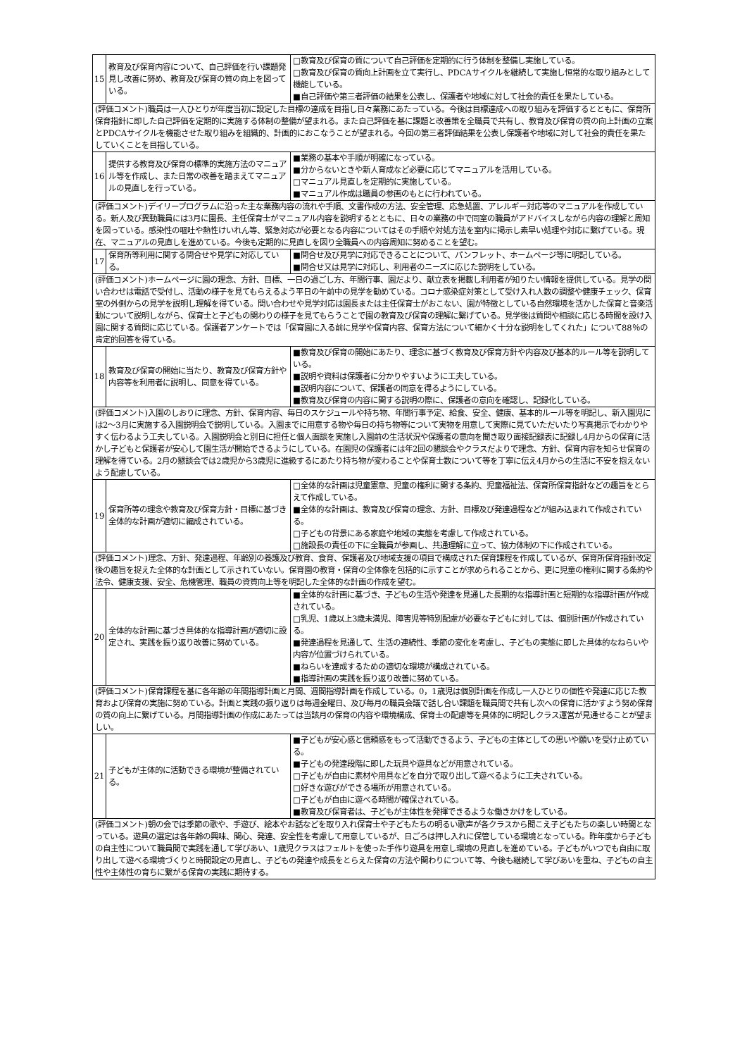| 15 | 教育及び保育内容について、自己評価を行い課題発見し改善に努め、教育及び保育の質の向上を図っている。 | □教育及び保育の質について自己評価を定期的に行う体制を整備し実施している。 □教育及び保育の質向上計画を立て実行し、PDCAサイクルを継続して実施し恒常的な取り組みとして機能している。 ■自己評価や第三者評価の結果を公表し、保護者や地域に対して社会的責任を果たしている。 |
| (評価コメント)職員は一人ひとりが年度当初に設定した目標の達成を目指し日々業務にあたっている。今後は目標達成への取り組みを評価するとともに、保育所保育指針に即した自己評価を定期的に実施する体制の整備が望まれる。また自己評価を基に課題と改善策を全職員で共有し、教育及び保育の質の向上計画の立案とPDCAサイクルを機能させた取り組みを組織的、計画的におこなうことが望まれる。今回の第三者評価結果を公表し保護者や地域に対して社会的責任を果たしていくことを目指している。 | | |
| 16 | 提供する教育及び保育の標準的実施方法のマニュアル等を作成し、また日常の改善を踏まえてマニュアルの見直しを行っている。 | ■業務の基本や手順が明確になっている。 ■分からないときや新人育成など必要に応じてマニュアルを活用している。 □マニュアル見直しを定期的に実施している。 ■マニュアル作成は職員の参画のもとに行われている。 |
| (評価コメント)デイリープログラムに沿った主な業務内容の流れや手順、文書作成の方法、安全管理、応急処置、アレルギー対応等のマニュアルを作成している。新人及び異動職員には3月に園長、主任保育士がマニュアル内容を説明するとともに、日々の業務の中で同室の職員がアドバイスしながら内容の理解と周知を図っている。感染性の嘔吐や熱性けいれん等、緊急対応が必要となる内容についてはその手順や対処方法を室内に掲示し素早い処理や対応に繋げている。現在、マニュアルの見直しを進めている。今後も定期的に見直しを図り全職員への内容周知に努めることを望む。 | | |
| 17 | 保育所等利用に関する問合せや見学に対応している。 | ■問合せ及び見学に対応できることについて、パンフレット、ホームページ等に明記している。 ■問合せ又は見学に対応し、利用者のニーズに応じた説明をしている。 |
| (評価コメント)ホームページに園の理念、方針、目標、一日の過ごし方、年間行事、園だより、献立表を掲載し利用者が知りたい情報を提供している。見学の問い合わせは電話で受付し、活動の様子を見てもらえるよう平日の午前中の見学を勧めている。コロナ感染症対策として受け入れ人数の調整や健康チェック、保育室の外側からの見学を説明し理解を得ている。問い合わせや見学対応は園長または主任保育士がおこない、園が特徴としている自然環境を活かした保育と音楽活動について説明しながら、保育士と子どもの関わりの様子を見てもらうことで園の教育及び保育の理解に繋げている。見学後は質問や相談に応じる時間を設け入園に関する質問に応じている。保護者アンケートでは「保育園に入る前に見学や保育内容、保育方法について細かく十分な説明をしてくれた」について88％の肯定的回答を得ている。 | | |
| 18 | 教育及び保育の開始に当たり、教育及び保育方針や内容等を利用者に説明し、同意を得ている。 | ■教育及び保育の開始にあたり、理念に基づく教育及び保育方針や内容及び基本的ルール等を説明している。 ■説明や資料は保護者に分かりやすいように工夫している。 ■説明内容について、保護者の同意を得るようにしている。 ■教育及び保育の内容に関する説明の際に、保護者の意向を確認し、記録化している。 |
| (評価コメント)入園のしおりに理念、方針、保育内容、毎日のスケジュールや持ち物、年間行事予定、給食、安全、健康、基本的ルール等を明記し、新入園児には2～3月に実施する入園説明会で説明している。入園までに用意する物や毎日の持ち物等について実物を用意して実際に見ていただいたり写真掲示でわかりやすく伝わるよう工夫している。入園説明会と別日に担任と個人面談を実施し入園前の生活状況や保護者の意向を聞き取り面接記録表に記録し4月からの保育に活かし子どもと保護者が安心して園生活が開始できるようにしている。在園児の保護者には年2回の懇談会やクラスだよりで理念、方針、保育内容を知らせ保育の理解を得ている。2月の懇談会では2歳児から3歳児に進級するにあたり持ち物が変わることや保育士数について等を丁寧に伝え4月からの生活に不安を抱えないよう配慮している。 | | |
| 19 | 保育所等の理念や教育及び保育方針・目標に基づき全体的な計画が適切に編成されている。 | □全体的な計画は児童憲章、児童の権利に関する条約、児童福祉法、保育所保育指針などの趣旨をとらえて作成している。 ■全体的な計画は、教育及び保育の理念、方針、目標及び発達過程などが組み込まれて作成されている。 □子どもの背景にある家庭や地域の実態を考慮して作成されている。 □施設長の責任の下に全職員が参画し、共通理解に立って、協力体制の下に作成されている。 |
| (評価コメント)理念、方針、発達過程、年齢別の養護及び教育、食育、保護者及び地域支援の項目で構成された保育課程を作成しているが、保育所保育指針改定後の趣旨を捉えた全体的な計画として示されていない。保育園の教育・保育の全体像を包括的に示すことが求められることから、更に児童の権利に関する条約や法令、健康支援、安全、危機管理、職員の資質向上等を明記した全体的な計画の作成を望む。 | | |
| 20 | 全体的な計画に基づき具体的な指導計画が適切に設定され、実践を振り返り改善に努めている。 | ■全体的な計画に基づき、子どもの生活や発達を見通した長期的な指導計画と短期的な指導計画が作成されている。 □乳児、1歳以上3歳未満児、障害児等特別配慮が必要な子どもに対しては、個別計画が作成されている。 ■発達過程を見通して、生活の連続性、季節の変化を考慮し、子どもの実態に即した具体的なねらいや内容が位置づけられている。 ■ねらいを達成するための適切な環境が構成されている。 ■指導計画の実践を振り返り改善に努めている。 |
| (評価コメント)保育課程を基に各年齢の年間指導計画と月間、週間指導計画を作成している。0，1歳児は個別計画を作成し一人ひとりの個性や発達に応じた教育および保育の実施に努めている。計画と実践の振り返りは毎週金曜日、及び毎月の職員会議で話し合い課題を職員間で共有し次への保育に活かすよう努め保育の質の向上に繋げている。月間指導計画の作成にあたっては当該月の保育の内容や環境構成、保育士の配慮等を具体的に明記しクラス運営が見通せることが望ましい。 | | |
| 21 | 子どもが主体的に活動できる環境が整備されている。 | ■子どもが安心感と信頼感をもって活動できるよう、子どもの主体としての思いや願いを受け止めている。 ■子どもの発達段階に即した玩具や遊具などが用意されている。 □子どもが自由に素材や用具などを自分で取り出して遊べるように工夫されている。 □好きな遊びができる場所が用意されている。 □子どもが自由に遊べる時間が確保されている。 ■教育及び保育者は、子どもが主体性を発揮できるような働きかけをしている。 |
| (評価コメント)朝の会では季節の歌や、手遊び、絵本やお話などを取り入れ保育士や子どもたちの明るい歌声が各クラスから聞こえ子どもたちの楽しい時間となっている。遊具の選定は各年齢の興味、関心、発達、安全性を考慮して用意しているが、日ごろは押し入れに保管している環境となっている。昨年度から子どもの自主性について職員間で実践を通して学びあい、1歳児クラスはフェルトを使った手作り遊具を用意し環境の見直しを進めている。子どもがいつでも自由に取り出して遊べる環境づくりと時間設定の見直し、子どもの発達や成長をとらえた保育の方法や関わりについて等、今後も継続して学びあいを重ね、子どもの自主性や主体性の育ちに繋がる保育の実践に期待する。 | | |